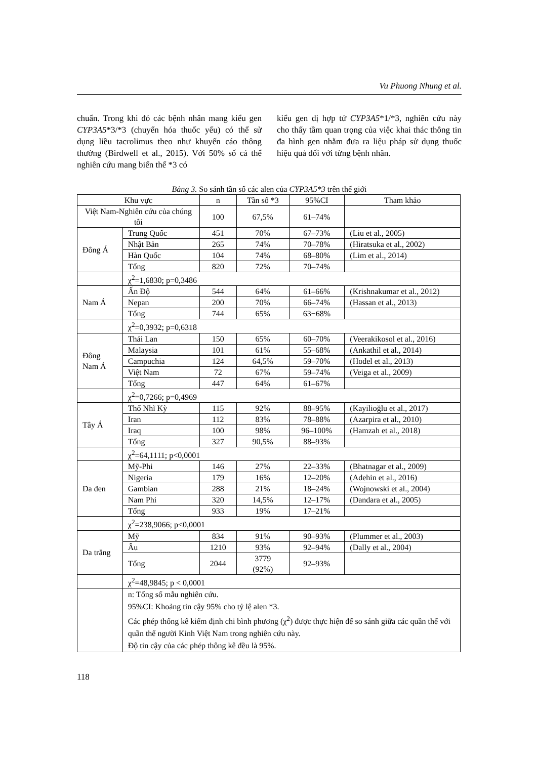Vu Phuong Nhung et al.
chuẩn. Trong khi đó các bệnh nhân mang kiểu gen CYP3A5*3/*3 (chuyển hóa thuốc yếu) có thể sử dụng liều tacrolimus theo như khuyến cáo thông thường (Birdwell et al., 2015). Với 50% số cá thể nghiên cứu mang biến thể *3 có
kiểu gen dị hợp tử CYP3A5*1/*3, nghiên cứu này cho thấy tầm quan trọng của việc khai thác thông tin đa hình gen nhằm đưa ra liệu pháp sử dụng thuốc hiệu quả đối với từng bệnh nhân.
Bảng 3. So sánh tần số các alen của CYP3A5*3 trên thế giới
| Khu vực | | n | Tần số *3 | 95%CI | Tham khảo |
| --- | --- | --- | --- | --- | --- |
| Việt Nam-Nghiên cứu của chúng tôi | | 100 | 67,5% | 61–74% | |
| Đông Á | Trung Quốc | 451 | 70% | 67–73% | (Liu et al., 2005) |
| | Nhật Bản | 265 | 74% | 70–78% | (Hiratsuka et al., 2002) |
| | Hàn Quốc | 104 | 74% | 68–80% | (Lim et al., 2014) |
| | Tổng | 820 | 72% | 70–74% | |
| | χ<sup>2</sup>=1,6830; p=0,3486 | | | | |
| Nam Á | Ấn Độ | 544 | 64% | 61–66% | (Krishnakumar et al., 2012) |
| | Nepan | 200 | 70% | 66–74% | (Hassan et al., 2013) |
| | Tổng | 744 | 65% | 63−68% | |
| | χ<sup>2</sup>=0,3932; p=0,6318 | | | | |
| Đông Nam Á | Thái Lan | 150 | 65% | 60–70% | (Veerakikosol et al., 2016) |
| | Malaysia | 101 | 61% | 55–68% | (Ankathil et al., 2014) |
| | Campuchia | 124 | 64,5% | 59–70% | (Hodel et al., 2013) |
| | Việt Nam | 72 | 67% | 59–74% | (Veiga et al., 2009) |
| | Tổng | 447 | 64% | 61–67% | |
| | χ<sup>2</sup>=0,7266; p=0,4969 | | | | |
| Tây Á | Thổ Nhĩ Kỳ | 115 | 92% | 88–95% | (Kayilioğlu et al., 2017) |
| | Iran | 112 | 83% | 78–88% | (Azarpira et al., 2010) |
| | Iraq | 100 | 98% | 96–100% | (Hamzah et al., 2018) |
| | Tổng | 327 | 90,5% | 88–93% | |
| | χ<sup>2</sup>=64,1111; p<0,0001 | | | | |
| Da đen | Mỹ-Phi | 146 | 27% | 22–33% | (Bhatnagar et al., 2009) |
| | Nigeria | 179 | 16% | 12–20% | (Adehin et al., 2016) |
| | Gambian | 288 | 21% | 18–24% | (Wojnowski et al., 2004) |
| | Nam Phi | 320 | 14,5% | 12–17% | (Dandara et al., 2005) |
| | Tổng | 933 | 19% | 17–21% | |
| | χ<sup>2</sup>=238,9066; p<0,0001 | | | | |
| Da trắng | Mỹ | 834 | 91% | 90–93% | (Plummer et al., 2003) |
| | Âu | 1210 | 93% | 92–94% | (Dally et al., 2004) |
| | Tổng | 2044 | 3779 (92%) | 92–93% | |
| | χ<sup>2</sup>=48,9845; p < 0,0001 | | | | |
| | n: Tổng số mẫu nghiên cứu. 95%CI: Khoảng tin cậy 95% cho tỷ lệ alen *3. Các phép thống kê kiểm định chi bình phương (χ<sup>2</sup>) được thực hiện để so sánh giữa các quần thể với quần thể người Kinh Việt Nam trong nghiên cứu này. Độ tin cậy của các phép thông kê đều là 95%. | | | | |
118